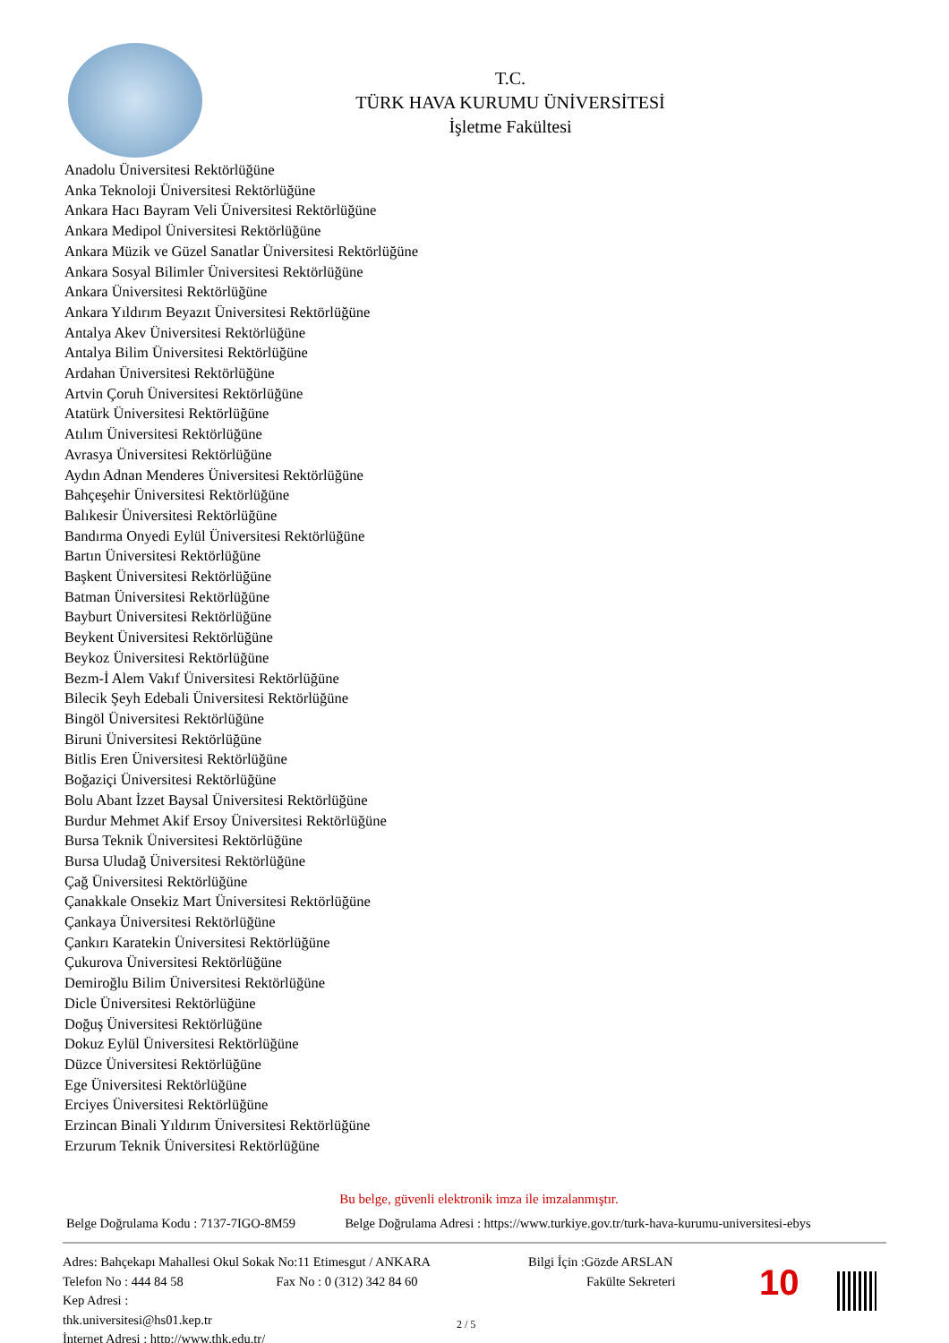T.C.
TÜRK HAVA KURUMU ÜNİVERSİTESİ
İşletme Fakültesi
Anadolu Üniversitesi Rektörlüğüne
Anka Teknoloji Üniversitesi Rektörlüğüne
Ankara Hacı Bayram Veli Üniversitesi Rektörlüğüne
Ankara Medipol Üniversitesi Rektörlüğüne
Ankara Müzik ve Güzel Sanatlar Üniversitesi Rektörlüğüne
Ankara Sosyal Bilimler Üniversitesi Rektörlüğüne
Ankara Üniversitesi Rektörlüğüne
Ankara Yıldırım Beyazıt Üniversitesi Rektörlüğüne
Antalya Akev Üniversitesi Rektörlüğüne
Antalya Bilim Üniversitesi Rektörlüğüne
Ardahan Üniversitesi Rektörlüğüne
Artvin Çoruh Üniversitesi Rektörlüğüne
Atatürk Üniversitesi Rektörlüğüne
Atılım Üniversitesi Rektörlüğüne
Avrasya Üniversitesi Rektörlüğüne
Aydın Adnan Menderes Üniversitesi Rektörlüğüne
Bahçeşehir Üniversitesi Rektörlüğüne
Balıkesir Üniversitesi Rektörlüğüne
Bandırma Onyedi Eylül Üniversitesi Rektörlüğüne
Bartın Üniversitesi Rektörlüğüne
Başkent Üniversitesi Rektörlüğüne
Batman Üniversitesi Rektörlüğüne
Bayburt Üniversitesi Rektörlüğüne
Beykent Üniversitesi Rektörlüğüne
Beykoz Üniversitesi Rektörlüğüne
Bezm-İ Alem Vakıf Üniversitesi Rektörlüğüne
Bilecik Şeyh Edebali Üniversitesi Rektörlüğüne
Bingöl Üniversitesi Rektörlüğüne
Biruni Üniversitesi Rektörlüğüne
Bitlis Eren Üniversitesi Rektörlüğüne
Boğaziçi Üniversitesi Rektörlüğüne
Bolu Abant İzzet Baysal Üniversitesi Rektörlüğüne
Burdur Mehmet Akif Ersoy Üniversitesi Rektörlüğüne
Bursa Teknik Üniversitesi Rektörlüğüne
Bursa Uludağ Üniversitesi Rektörlüğüne
Çağ Üniversitesi Rektörlüğüne
Çanakkale Onsekiz Mart Üniversitesi Rektörlüğüne
Çankaya Üniversitesi Rektörlüğüne
Çankırı Karatekin Üniversitesi Rektörlüğüne
Çukurova Üniversitesi Rektörlüğüne
Demiroğlu Bilim Üniversitesi Rektörlüğüne
Dicle Üniversitesi Rektörlüğüne
Doğuş Üniversitesi Rektörlüğüne
Dokuz Eylül Üniversitesi Rektörlüğüne
Düzce Üniversitesi Rektörlüğüne
Ege Üniversitesi Rektörlüğüne
Erciyes Üniversitesi Rektörlüğüne
Erzincan Binali Yıldırım Üniversitesi Rektörlüğüne
Erzurum Teknik Üniversitesi Rektörlüğüne
Bu belge, güvenli elektronik imza ile imzalanmıştır.
Belge Doğrulama Kodu : 7137-7IGO-8M59 Belge Doğrulama Adresi : https://www.turkiye.gov.tr/turk-hava-kurumu-universitesi-ebys
Adres: Bahçekapı Mahallesi Okul Sokak No:11 Etimesgut / ANKARA
Telefon No : 444 84 58 Fax No : 0 (312) 342 84 60
Kep Adresi :
thk.universitesi@hs01.kep.tr
İnternet Adresi : http://www.thk.edu.tr/
Bilgi İçin :Gözde ARSLAN
Fakülte Sekreteri
10
2 / 5